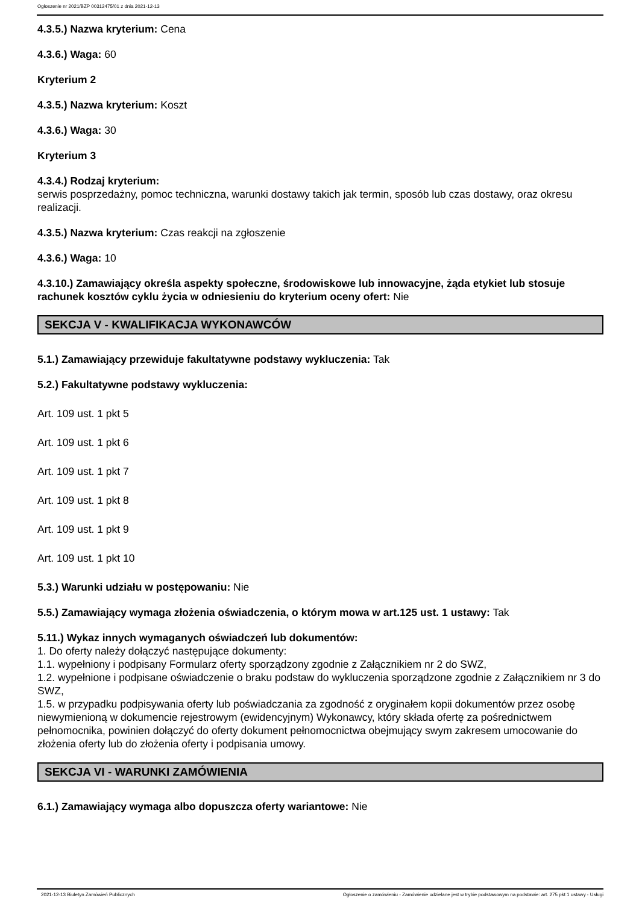Ogłoszenie nr 2021/BZP 00312475/01 z dnia 2021-12-13
4.3.5.) Nazwa kryterium: Cena
4.3.6.) Waga: 60
Kryterium 2
4.3.5.) Nazwa kryterium: Koszt
4.3.6.) Waga: 30
Kryterium 3
4.3.4.) Rodzaj kryterium:
serwis posprzedażny, pomoc techniczna, warunki dostawy takich jak termin, sposób lub czas dostawy, oraz okresu realizacji.
4.3.5.) Nazwa kryterium: Czas reakcji na zgłoszenie
4.3.6.) Waga: 10
4.3.10.) Zamawiający określa aspekty społeczne, środowiskowe lub innowacyjne, żąda etykiet lub stosuje rachunek kosztów cyklu życia w odniesieniu do kryterium oceny ofert: Nie
SEKCJA V - KWALIFIKACJA WYKONAWCÓW
5.1.) Zamawiający przewiduje fakultatywne podstawy wykluczenia: Tak
5.2.) Fakultatywne podstawy wykluczenia:
Art. 109 ust. 1 pkt 5
Art. 109 ust. 1 pkt 6
Art. 109 ust. 1 pkt 7
Art. 109 ust. 1 pkt 8
Art. 109 ust. 1 pkt 9
Art. 109 ust. 1 pkt 10
5.3.) Warunki udziału w postępowaniu: Nie
5.5.) Zamawiający wymaga złożenia oświadczenia, o którym mowa w art.125 ust. 1 ustawy: Tak
5.11.) Wykaz innych wymaganych oświadczeń lub dokumentów:
1. Do oferty należy dołączyć następujące dokumenty:
1.1. wypełniony i podpisany Formularz oferty sporządzony zgodnie z Załącznikiem nr 2 do SWZ,
1.2. wypełnione i podpisane oświadczenie o braku podstaw do wykluczenia sporządzone zgodnie z Załącznikiem nr 3 do SWZ,
1.5. w przypadku podpisywania oferty lub poświadczania za zgodność z oryginałem kopii dokumentów przez osobę niewymienioną w dokumencie rejestrowym (ewidencyjnym) Wykonawcy, który składa ofertę za pośrednictwem pełnomocnika, powinien dołączyć do oferty dokument pełnomocnictwa obejmujący swym zakresem umocowanie do złożenia oferty lub do złożenia oferty i podpisania umowy.
SEKCJA VI - WARUNKI ZAMÓWIENIA
6.1.) Zamawiający wymaga albo dopuszcza oferty wariantowe: Nie
2021-12-13 Biuletyn Zamówień Publicznych Ogłoszenie o zamówieniu - Zamówienie udzielane jest w trybie podstawowym na podstawie: art. 275 pkt 1 ustawy - Usługi